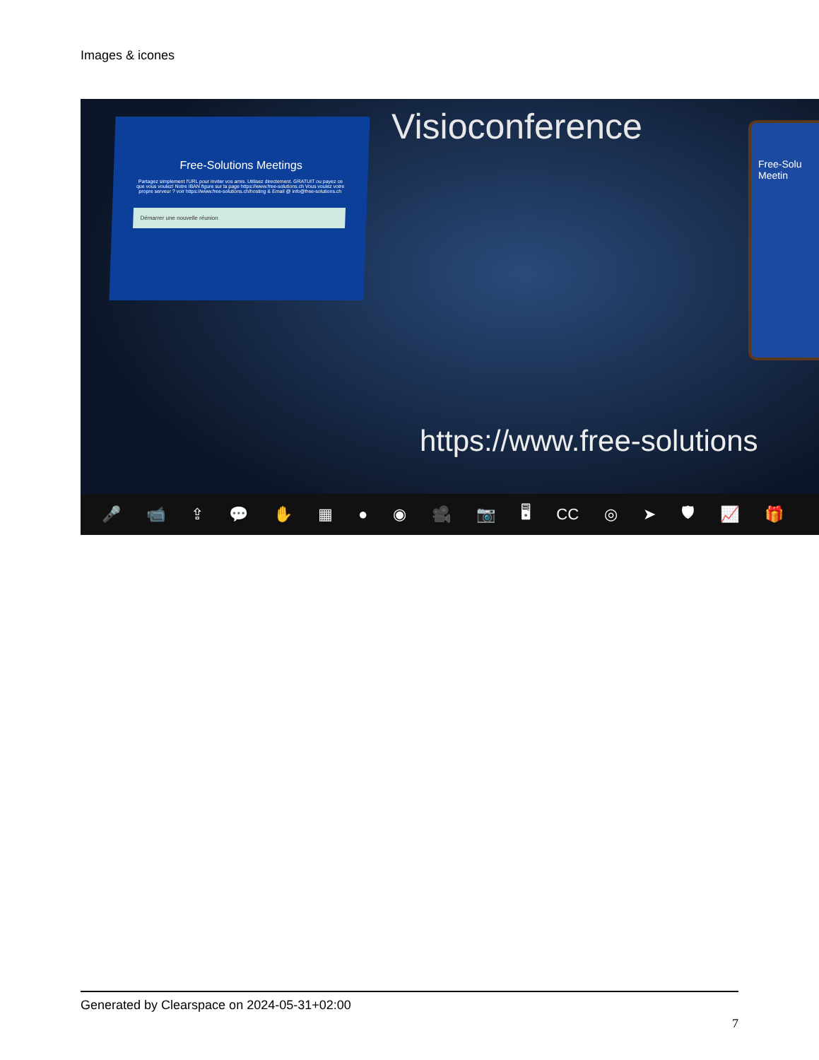Images & icones
Free-Solutions Meetings
Partagez simplement l'URL pour inviter vos amis. Utilisez directement. GRATUIT ou payez ce que vous voulez! Notre IBAN figure sur la page https://www.free-solutions.ch Vous voulez votre propre serveur ? voir https://www.free-solutions.ch/hosting & Email @ info@free-solutions.ch
Démarrer une nouvelle réunion
Visioconference
Free-Solu Meetin
https://www.free-solutions
🎤 📹 ⇪ 💬 ✋ ▦ ● ◉ 🎥 📷 🖥 CC ◎ ➤ 🛡 📈 🎁
Generated by Clearspace on 2024-05-31+02:00
7